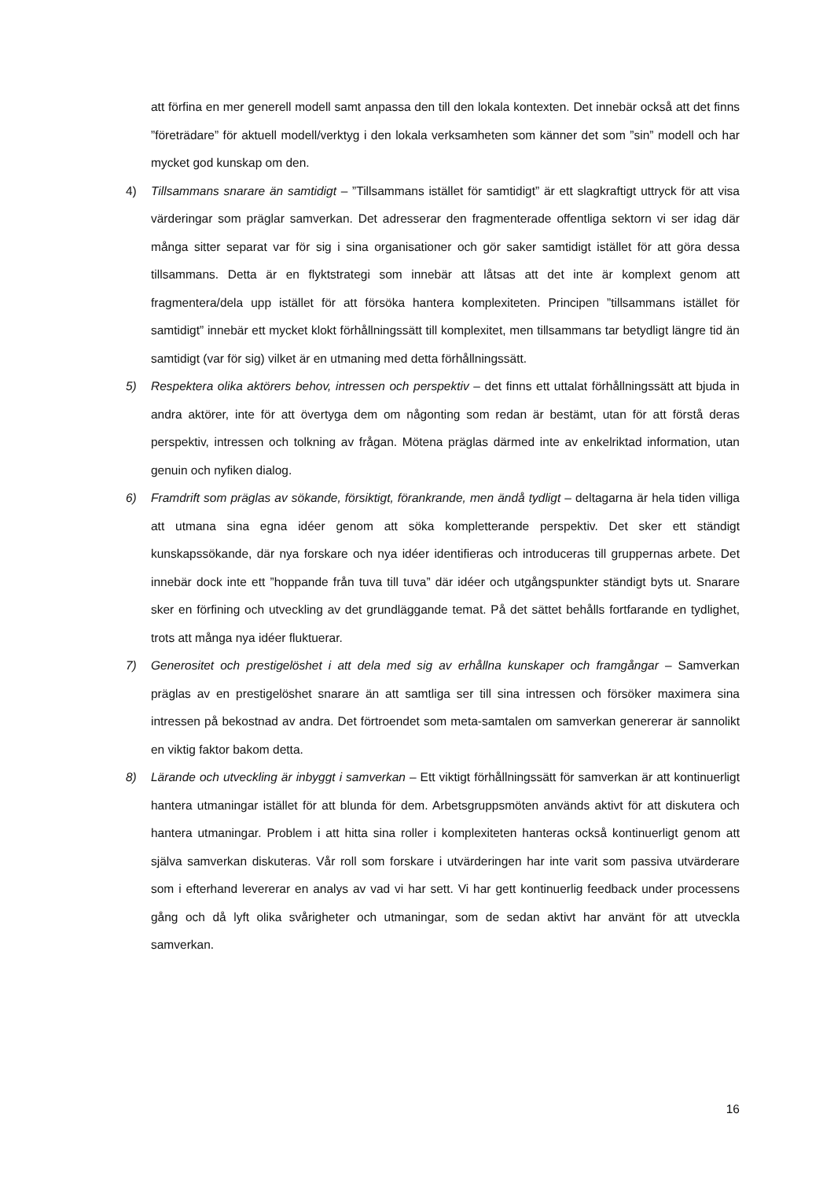att förfina en mer generell modell samt anpassa den till den lokala kontexten. Det innebär också att det finns ”företrädare” för aktuell modell/verktyg i den lokala verksamheten som känner det som ”sin” modell och har mycket god kunskap om den.
4) Tillsammans snarare än samtidigt – ”Tillsammans istället för samtidigt” är ett slagkraftigt uttryck för att visa värderingar som präglar samverkan. Det adresserar den fragmenterade offentliga sektorn vi ser idag där många sitter separat var för sig i sina organisationer och gör saker samtidigt istället för att göra dessa tillsammans. Detta är en flyktstrategi som innebär att låtsas att det inte är komplext genom att fragmentera/dela upp istället för att försöka hantera komplexiteten. Principen ”tillsammans istället för samtidigt” innebär ett mycket klokt förhållningssätt till komplexitet, men tillsammans tar betydligt längre tid än samtidigt (var för sig) vilket är en utmaning med detta förhållningssätt.
5) Respektera olika aktörers behov, intressen och perspektiv – det finns ett uttalat förhållningssätt att bjuda in andra aktörer, inte för att övertyga dem om någonting som redan är bestämt, utan för att förstå deras perspektiv, intressen och tolkning av frågan. Mötena präglas därmed inte av enkelriktad information, utan genuin och nyfiken dialog.
6) Framdrift som präglas av sökande, försiktigt, förankrande, men ändå tydligt – deltagarna är hela tiden villiga att utmana sina egna idéer genom att söka kompletterande perspektiv. Det sker ett ständigt kunskapssökande, där nya forskare och nya idéer identifieras och introduceras till gruppernas arbete. Det innebär dock inte ett ”hoppande från tuva till tuva” där idéer och utgångspunkter ständigt byts ut. Snarare sker en förfining och utveckling av det grundläggande temat. På det sättet behålls fortfarande en tydlighet, trots att många nya idéer fluktuerar.
7) Generositet och prestigelöshet i att dela med sig av erhållna kunskaper och framgångar – Samverkan präglas av en prestigelöshet snarare än att samtliga ser till sina intressen och försöker maximera sina intressen på bekostnad av andra. Det förtroendet som meta-samtalen om samverkan genererar är sannolikt en viktig faktor bakom detta.
8) Lärande och utveckling är inbyggt i samverkan – Ett viktigt förhållningssätt för samverkan är att kontinuerligt hantera utmaningar istället för att blunda för dem. Arbetsgruppsmöten används aktivt för att diskutera och hantera utmaningar. Problem i att hitta sina roller i komplexiteten hanteras också kontinuerligt genom att själva samverkan diskuteras. Vår roll som forskare i utvärderingen har inte varit som passiva utvärderare som i efterhand levererar en analys av vad vi har sett. Vi har gett kontinuerlig feedback under processens gång och då lyft olika svårigheter och utmaningar, som de sedan aktivt har använt för att utveckla samverkan.
16